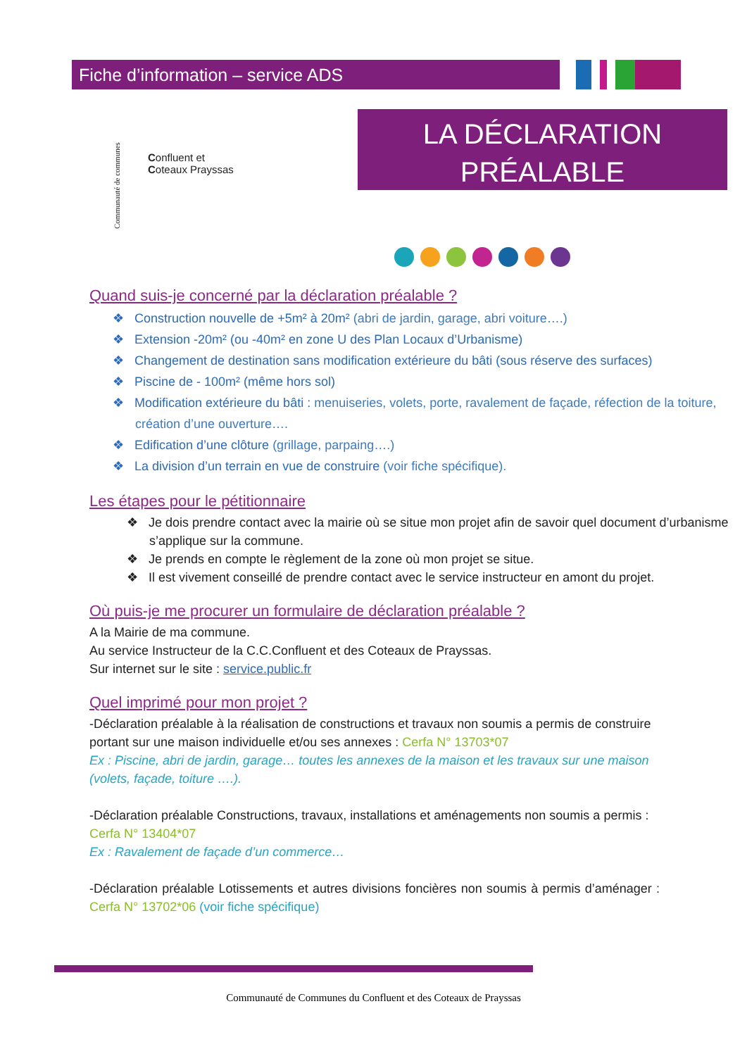Fiche d’information – service ADS
Communauté de communes
Confluent et
Coteaux Prayssas
LA DÉCLARATION
PRÉALABLE
Quand suis-je concerné par la déclaration préalable ?
❖ Construction nouvelle de +5m² à 20m² (abri de jardin, garage, abri voiture….)
❖ Extension -20m² (ou -40m² en zone U des Plan Locaux d’Urbanisme)
❖ Changement de destination sans modification extérieure du bâti (sous réserve des surfaces)
❖ Piscine de - 100m² (même hors sol)
❖ Modification extérieure du bâti : menuiseries, volets, porte, ravalement de façade, réfection de la toiture, création d’une ouverture….
❖ Edification d’une clôture (grillage, parpaing….)
❖ La division d’un terrain en vue de construire (voir fiche spécifique).
Les étapes pour le pétitionnaire
❖ Je dois prendre contact avec la mairie où se situe mon projet afin de savoir quel document d’urbanisme s’applique sur la commune.
❖ Je prends en compte le règlement de la zone où mon projet se situe.
❖ Il est vivement conseillé de prendre contact avec le service instructeur en amont du projet.
Où puis-je me procurer un formulaire de déclaration préalable ?
A la Mairie de ma commune.
Au service Instructeur de la C.C.Confluent et des Coteaux de Prayssas.
Sur internet sur le site : service.public.fr
Quel imprimé pour mon projet ?
-Déclaration préalable à la réalisation de constructions et travaux non soumis a permis de construire portant sur une maison individuelle et/ou ses annexes : Cerfa N° 13703*07
Ex : Piscine, abri de jardin, garage… toutes les annexes de la maison et les travaux sur une maison (volets, façade, toiture ….).
-Déclaration préalable Constructions, travaux, installations et aménagements non soumis a permis : Cerfa N° 13404*07
Ex : Ravalement de façade d’un commerce…
-Déclaration préalable Lotissements et autres divisions foncières non soumis à permis d’aménager : Cerfa N° 13702*06 (voir fiche spécifique)
Communauté de Communes du Confluent et des Coteaux de Prayssas